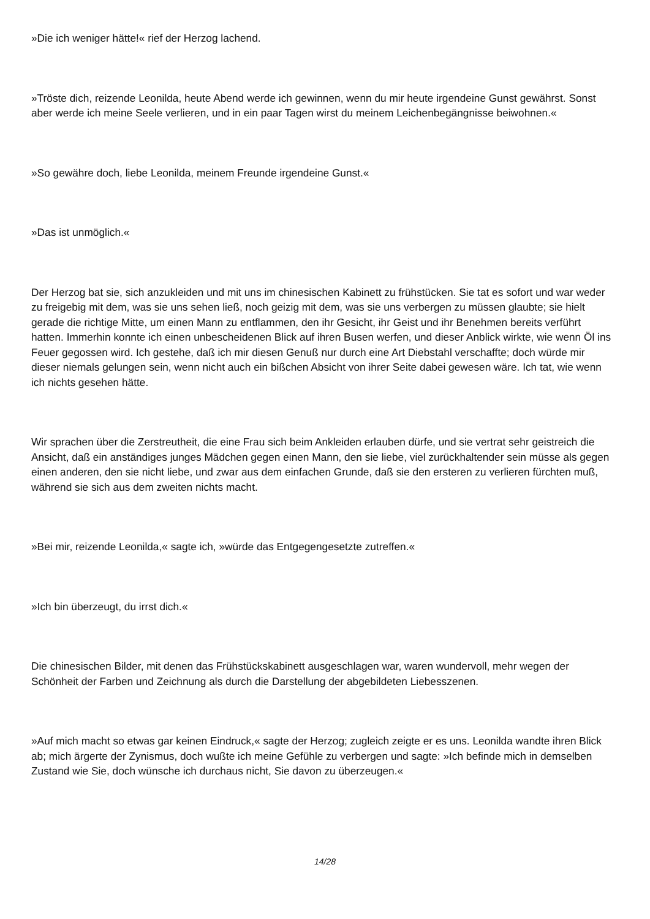»Die ich weniger hätte!« rief der Herzog lachend.
»Tröste dich, reizende Leonilda, heute Abend werde ich gewinnen, wenn du mir heute irgendeine Gunst gewährst. Sonst aber werde ich meine Seele verlieren, und in ein paar Tagen wirst du meinem Leichenbegängnisse beiwohnen.«
»So gewähre doch, liebe Leonilda, meinem Freunde irgendeine Gunst.«
»Das ist unmöglich.«
Der Herzog bat sie, sich anzukleiden und mit uns im chinesischen Kabinett zu frühstücken. Sie tat es sofort und war weder zu freigebig mit dem, was sie uns sehen ließ, noch geizig mit dem, was sie uns verbergen zu müssen glaubte; sie hielt gerade die richtige Mitte, um einen Mann zu entflammen, den ihr Gesicht, ihr Geist und ihr Benehmen bereits verführt hatten. Immerhin konnte ich einen unbescheidenen Blick auf ihren Busen werfen, und dieser Anblick wirkte, wie wenn Öl ins Feuer gegossen wird. Ich gestehe, daß ich mir diesen Genuß nur durch eine Art Diebstahl verschaffte; doch würde mir dieser niemals gelungen sein, wenn nicht auch ein bißchen Absicht von ihrer Seite dabei gewesen wäre. Ich tat, wie wenn ich nichts gesehen hätte.
Wir sprachen über die Zerstreutheit, die eine Frau sich beim Ankleiden erlauben dürfe, und sie vertrat sehr geistreich die Ansicht, daß ein anständiges junges Mädchen gegen einen Mann, den sie liebe, viel zurückhaltender sein müsse als gegen einen anderen, den sie nicht liebe, und zwar aus dem einfachen Grunde, daß sie den ersteren zu verlieren fürchten muß, während sie sich aus dem zweiten nichts macht.
»Bei mir, reizende Leonilda,« sagte ich, »würde das Entgegengesetzte zutreffen.«
»Ich bin überzeugt, du irrst dich.«
Die chinesischen Bilder, mit denen das Frühstückskabinett ausgeschlagen war, waren wundervoll, mehr wegen der Schönheit der Farben und Zeichnung als durch die Darstellung der abgebildeten Liebesszenen.
»Auf mich macht so etwas gar keinen Eindruck,« sagte der Herzog; zugleich zeigte er es uns. Leonilda wandte ihren Blick ab; mich ärgerte der Zynismus, doch wußte ich meine Gefühle zu verbergen und sagte: »Ich befinde mich in demselben Zustand wie Sie, doch wünsche ich durchaus nicht, Sie davon zu überzeugen.«
14/28